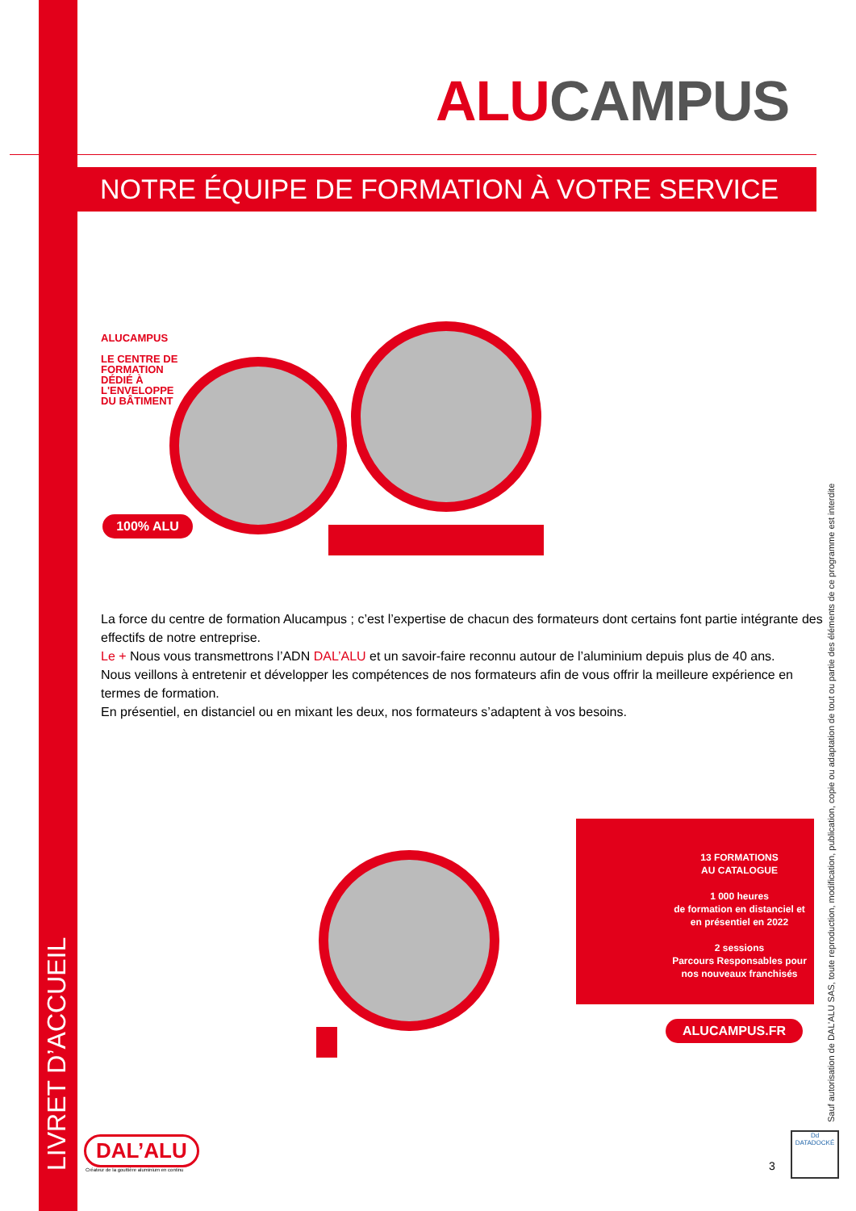ALU CAMPUS
NOTRE ÉQUIPE DE FORMATION À VOTRE SERVICE
ALUCAMPUS
LE CENTRE DE
FORMATION
DÉDIÉ À
L'ENVELOPPE
DU BÂTIMENT
100% ALU
La force du centre de formation Alucampus ; c’est l’expertise de chacun des formateurs dont certains font partie intégrante des effectifs de notre entreprise.
Le + Nous vous transmettrons l’ADN DAL’ALU et un savoir-faire reconnu autour de l’aluminium depuis plus de 40 ans.
Nous veillons à entretenir et développer les compétences de nos formateurs afin de vous offrir la meilleure expérience en termes de formation.
En présentiel, en distanciel ou en mixant les deux, nos formateurs s’adaptent à vos besoins.
13 FORMATIONS
AU CATALOGUE
1 000 heures
de formation en distanciel et
en présentiel en 2022
2 sessions
Parcours Responsables pour
nos nouveaux franchisés
ALUCAMPUS.FR
DAL’ALU
Créateur de la gouttière aluminium en continu
3
Dd
DATADOCKÉ
LIVRET D’ACCUEIL
Sauf autorisation de DAL’ALU SAS, toute reproduction, modification, publication, copie ou adaptation de tout ou partie des éléments de ce programme est interdite